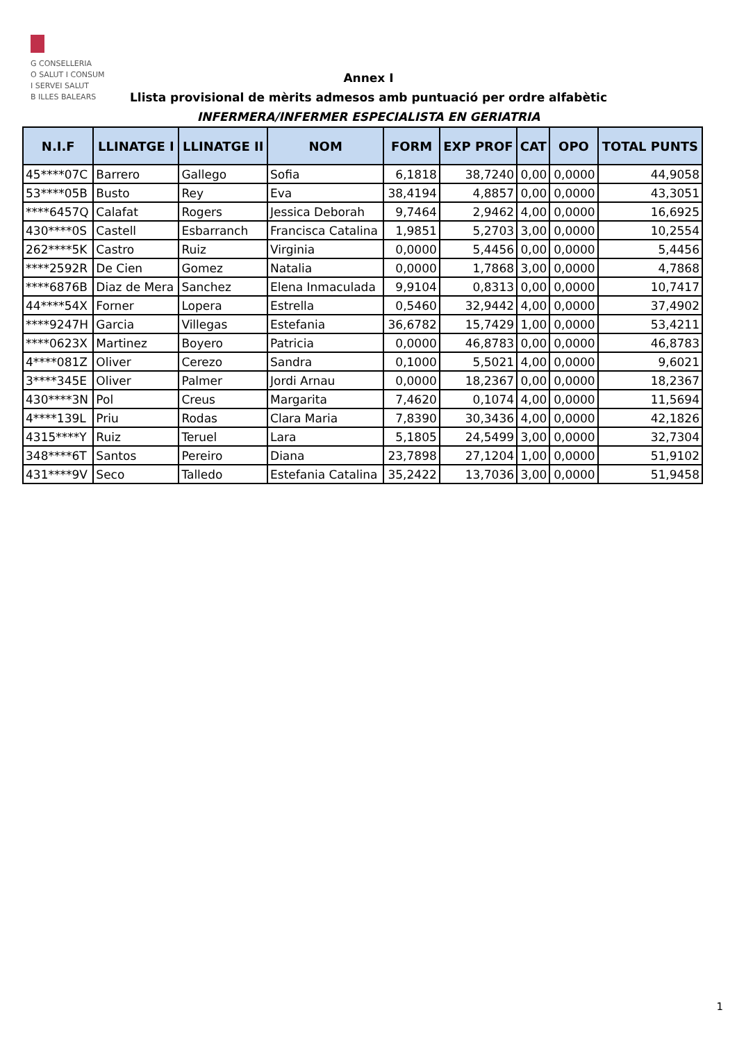G CONSELLERIA
O SALUT I CONSUM
I SERVEI SALUT
B ILLES BALEARS
Annex I
Llista provisional de mèrits admesos amb puntuació per ordre alfabètic
INFERMERA/INFERMER ESPECIALISTA EN GERIATRIA
| N.I.F | LLINATGE I | LLINATGE II | NOM | FORM | EXP PROF | CAT | OPO | TOTAL PUNTS |
| --- | --- | --- | --- | --- | --- | --- | --- | --- |
| 45****07C | Barrero | Gallego | Sofia | 6,1818 | 38,7240 | 0,00 | 0,0000 | 44,9058 |
| 53****05B | Busto | Rey | Eva | 38,4194 | 4,8857 | 0,00 | 0,0000 | 43,3051 |
| ****6457Q | Calafat | Rogers | Jessica Deborah | 9,7464 | 2,9462 | 4,00 | 0,0000 | 16,6925 |
| 430****0S | Castell | Esbarranch | Francisca Catalina | 1,9851 | 5,2703 | 3,00 | 0,0000 | 10,2554 |
| 262****5K | Castro | Ruiz | Virginia | 0,0000 | 5,4456 | 0,00 | 0,0000 | 5,4456 |
| ****2592R | De Cien | Gomez | Natalia | 0,0000 | 1,7868 | 3,00 | 0,0000 | 4,7868 |
| ****6876B | Diaz de Mera | Sanchez | Elena Inmaculada | 9,9104 | 0,8313 | 0,00 | 0,0000 | 10,7417 |
| 44****54X | Forner | Lopera | Estrella | 0,5460 | 32,9442 | 4,00 | 0,0000 | 37,4902 |
| ****9247H | Garcia | Villegas | Estefania | 36,6782 | 15,7429 | 1,00 | 0,0000 | 53,4211 |
| ****0623X | Martinez | Boyero | Patricia | 0,0000 | 46,8783 | 0,00 | 0,0000 | 46,8783 |
| 4****081Z | Oliver | Cerezo | Sandra | 0,1000 | 5,5021 | 4,00 | 0,0000 | 9,6021 |
| 3****345E | Oliver | Palmer | Jordi Arnau | 0,0000 | 18,2367 | 0,00 | 0,0000 | 18,2367 |
| 430****3N | Pol | Creus | Margarita | 7,4620 | 0,1074 | 4,00 | 0,0000 | 11,5694 |
| 4****139L | Priu | Rodas | Clara Maria | 7,8390 | 30,3436 | 4,00 | 0,0000 | 42,1826 |
| 4315****Y | Ruiz | Teruel | Lara | 5,1805 | 24,5499 | 3,00 | 0,0000 | 32,7304 |
| 348****6T | Santos | Pereiro | Diana | 23,7898 | 27,1204 | 1,00 | 0,0000 | 51,9102 |
| 431****9V | Seco | Talledo | Estefania Catalina | 35,2422 | 13,7036 | 3,00 | 0,0000 | 51,9458 |
1